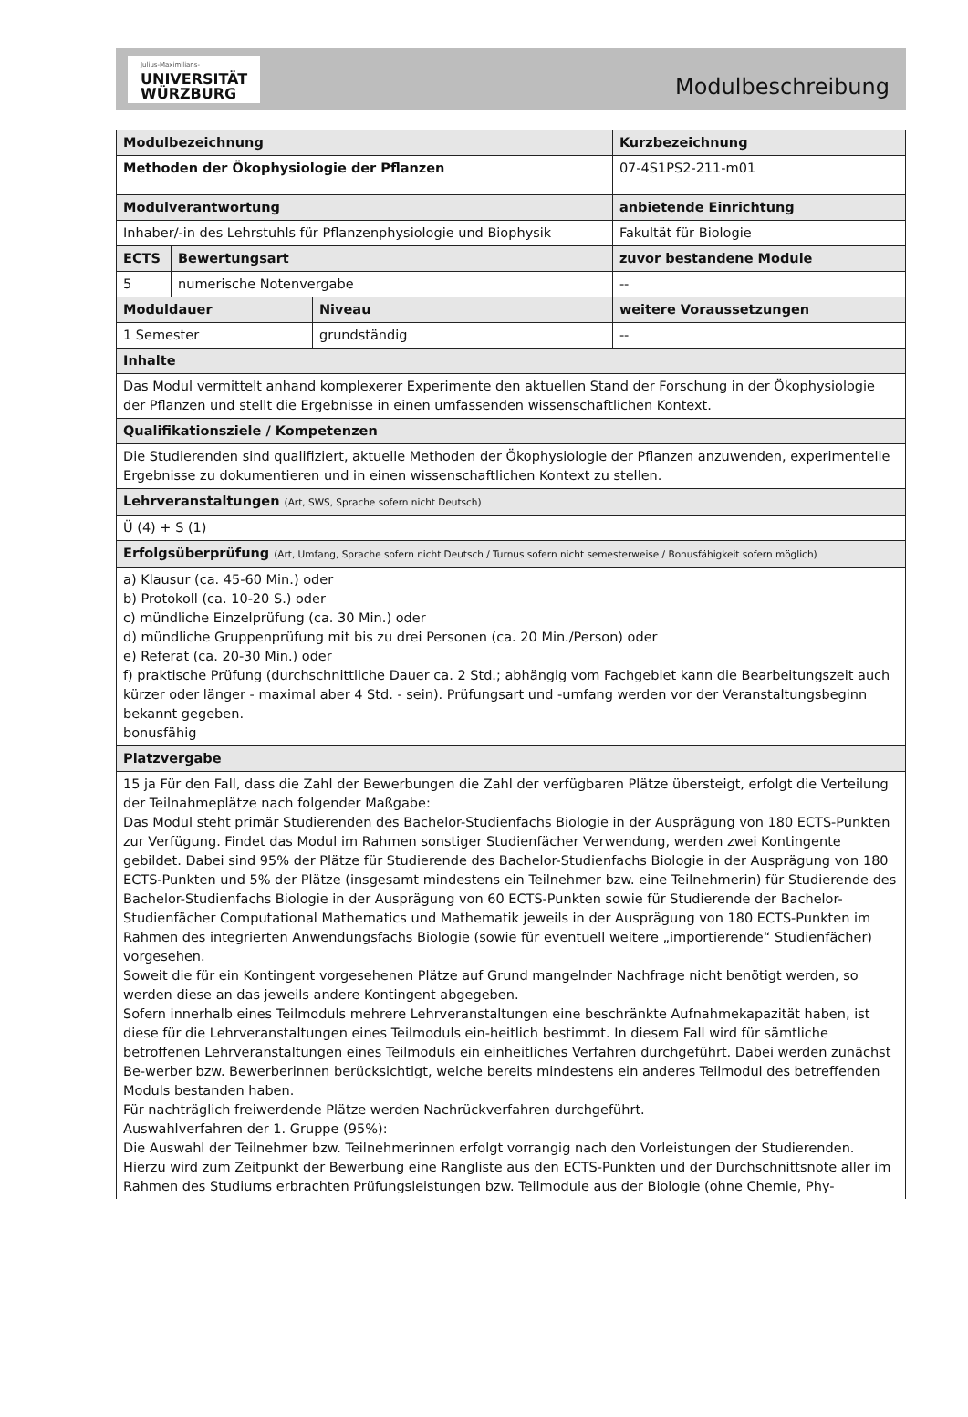Julius-Maximilians-
UNIVERSITÄT
WÜRZBURG
Modulbeschreibung
| Modulbezeichnung | | | | Kurzbezeichnung |
| Methoden der Ökophysiologie der Pflanzen | | | | 07-4S1PS2-211-m01 |
| Modulverantwortung | | | | anbietende Einrichtung |
| Inhaber/-in des Lehrstuhls für Pflanzenphysiologie und Biophysik | | | | Fakultät für Biologie |
| ECTS | Bewertungsart | | zuvor bestandene Module | |
| 5 | numerische Notenvergabe | | -- | |
| Moduldauer | | Niveau | weitere Voraussetzungen | |
| 1 Semester | | grundständig | -- | |
| Inhalte | | | | |
| Das Modul vermittelt anhand komplexerer Experimente den aktuellen Stand der Forschung in der Ökophysiologie der Pflanzen und stellt die Ergebnisse in einen umfassenden wissenschaftlichen Kontext. | | | | |
| Qualifikationsziele / Kompetenzen | | | | |
| Die Studierenden sind qualifiziert, aktuelle Methoden der Ökophysiologie der Pflanzen anzuwenden, experimentelle Ergebnisse zu dokumentieren und in einen wissenschaftlichen Kontext zu stellen. | | | | |
| Lehrveranstaltungen (Art, SWS, Sprache sofern nicht Deutsch) | | | | |
| Ü (4) + S (1) | | | | |
| Erfolgsüberprüfung (Art, Umfang, Sprache sofern nicht Deutsch / Turnus sofern nicht semesterweise / Bonusfähigkeit sofern möglich) | | | | |
| a) Klausur (ca. 45-60 Min.) oder b) Protokoll (ca. 10-20 S.) oder c) mündliche Einzelprüfung (ca. 30 Min.) oder d) mündliche Gruppenprüfung mit bis zu drei Personen (ca. 20 Min./Person) oder e) Referat (ca. 20-30 Min.) oder f) praktische Prüfung (durchschnittliche Dauer ca. 2 Std.; abhängig vom Fachgebiet kann die Bearbeitungszeit auch kürzer oder länger - maximal aber 4 Std. - sein). Prüfungsart und -umfang werden vor der Veranstaltungsbeginn bekannt gegeben. bonusfähig | | | | |
| Platzvergabe | | | | |
| 15 ja Für den Fall, dass die Zahl der Bewerbungen die Zahl der verfügbaren Plätze übersteigt, erfolgt die Verteilung der Teilnahmeplätze nach folgender Maßgabe: Das Modul steht primär Studierenden des Bachelor-Studienfachs Biologie in der Ausprägung von 180 ECTS-Punkten zur Verfügung. Findet das Modul im Rahmen sonstiger Studienfächer Verwendung, werden zwei Kontingente gebildet. Dabei sind 95% der Plätze für Studierende des Bachelor-Studienfachs Biologie in der Ausprägung von 180 ECTS-Punkten und 5% der Plätze (insgesamt mindestens ein Teilnehmer bzw. eine Teilnehmerin) für Studierende des Bachelor-Studienfachs Biologie in der Ausprägung von 60 ECTS-Punkten sowie für Studierende der Bachelor-Studienfächer Computational Mathematics und Mathematik jeweils in der Ausprägung von 180 ECTS-Punkten im Rahmen des integrierten Anwendungsfachs Biologie (sowie für eventuell weitere „importierende“ Studienfächer) vorgesehen. Soweit die für ein Kontingent vorgesehenen Plätze auf Grund mangelnder Nachfrage nicht benötigt werden, so werden diese an das jeweils andere Kontingent abgegeben. Sofern innerhalb eines Teilmoduls mehrere Lehrveranstaltungen eine beschränkte Aufnahmekapazität haben, ist diese für die Lehrveranstaltungen eines Teilmoduls ein-heitlich bestimmt. In diesem Fall wird für sämtliche betroffenen Lehrveranstaltungen eines Teilmoduls ein einheitliches Verfahren durchgeführt. Dabei werden zunächst Be-werber bzw. Bewerberinnen berücksichtigt, welche bereits mindestens ein anderes Teilmodul des betreffenden Moduls bestanden haben. Für nachträglich freiwerdende Plätze werden Nachrückverfahren durchgeführt. Auswahlverfahren der 1. Gruppe (95%): Die Auswahl der Teilnehmer bzw. Teilnehmerinnen erfolgt vorrangig nach den Vorleistungen der Studierenden. Hierzu wird zum Zeitpunkt der Bewerbung eine Rangliste aus den ECTS-Punkten und der Durchschnittsnote aller im Rahmen des Studiums erbrachten Prüfungsleistungen bzw. Teilmodule aus der Biologie (ohne Chemie, Phy- | | | | |